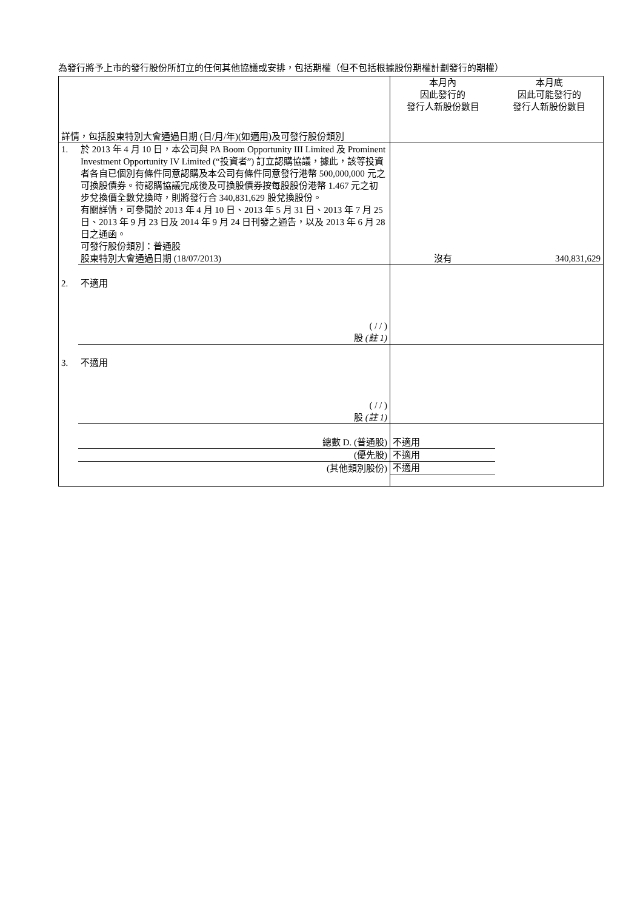為發行將予上市的發行股份所訂立的任何其他協議或安排，包括期權（但不包括根據股份期權計劃發行的期權）
| 詳情，包括股東特別大會通過日期 (日/月/年)(如適用)及可發行股份類別 | | 本月內 因此發行的 發行人新股份數目 | 本月底 因此可能發行的 發行人新股份數目 |
| 1. | 於 2013 年 4 月 10 日，本公司與 PA Boom Opportunity III Limited 及 Prominent Investment Opportunity IV Limited (“投資者”) 訂立認購協議，據此，該等投資者各自已個別有條件同意認購及本公司有條件同意發行港幣 500,000,000 元之可換股債券。待認購協議完成後及可換股債券按每股股份港幣 1.467 元之初步兌換價全數兌換時，則將發行合 340,831,629 股兌換股份。 有關詳情，可參閱於 2013 年 4 月 10 日、2013 年 5 月 31 日、2013 年 7 月 25 日、2013 年 9 月 23 日及 2014 年 9 月 24 日刊發之通告，以及 2013 年 6 月 28 日之通函。 可發行股份類別：普通股 股東特別大會通過日期 (18/07/2013) | 沒有 | 340,831,629 |
| 2. | 不適用 ( / / ) 股 (註 1) | | |
| 3. | 不適用 ( / / ) 股 (註 1) | | |
| | 總數 D. (普通股) | 不適用 | |
| | (優先股) | 不適用 | |
| | (其他類別股份) | 不適用 | |